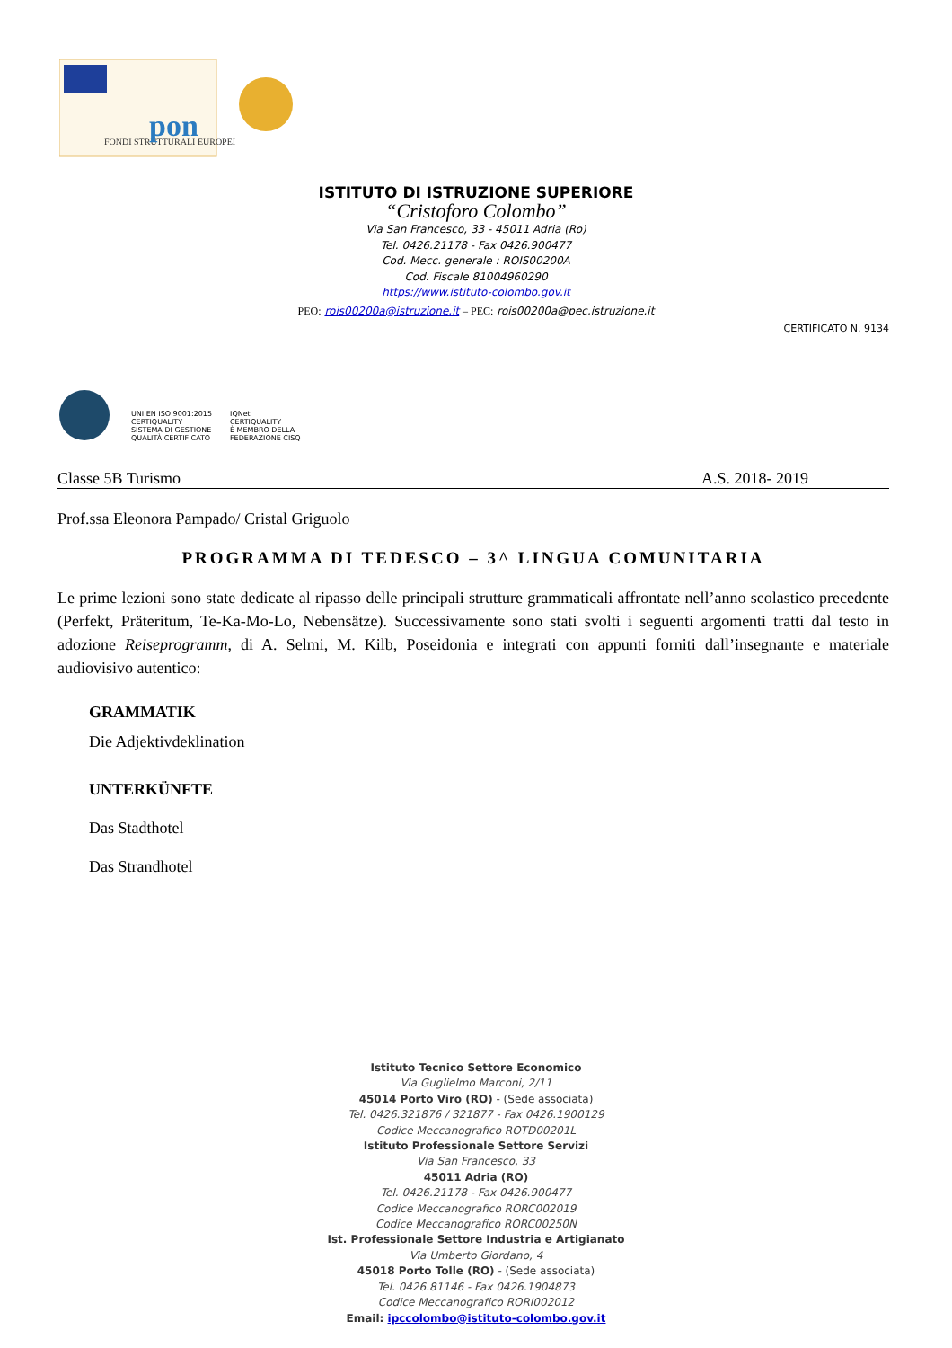FONDI STRUTTURALI EUROPEI
pon
ISTITUTO DI ISTRUZIONE SUPERIORE
“Cristoforo Colombo”
Via San Francesco, 33 - 45011 Adria (Ro)
Tel. 0426.21178 - Fax 0426.900477
Cod. Mecc. generale : ROIS00200A
Cod. Fiscale 81004960290
https://www.istituto-colombo.gov.it
PEO: rois00200a@istruzione.it – PEC: rois00200a@pec.istruzione.it
CERTIFICATO N. 9134
UNI EN ISO 9001:2015
CERTIQUALITY
SISTEMA DI GESTIONE
QUALITÀ CERTIFICATO
IQNet
CERTIQUALITY
È MEMBRO DELLA
FEDERAZIONE CISQ
Classe 5B Turismo A.S. 2018- 2019
Prof.ssa Eleonora Pampado/ Cristal Griguolo
PROGRAMMA DI TEDESCO – 3^ LINGUA COMUNITARIA
Le prime lezioni sono state dedicate al ripasso delle principali strutture grammaticali affrontate nell’anno scolastico precedente (Perfekt, Präteritum, Te-Ka-Mo-Lo, Nebensätze). Successivamente sono stati svolti i seguenti argomenti tratti dal testo in adozione Reiseprogramm, di A. Selmi, M. Kilb, Poseidonia e integrati con appunti forniti dall’insegnante e materiale audiovisivo autentico:
GRAMMATIK
Die Adjektivdeklination
UNTERKÜNFTE
Das Stadthotel
Das Strandhotel
Istituto Tecnico Settore Economico
Via Guglielmo Marconi, 2/11
45014 Porto Viro (RO) - (Sede associata)
Tel. 0426.321876 / 321877 - Fax 0426.1900129
Codice Meccanografico ROTD00201L
Istituto Professionale Settore Servizi
Via San Francesco, 33
45011 Adria (RO)
Tel. 0426.21178 - Fax 0426.900477
Codice Meccanografico RORC002019
Codice Meccanografico RORC00250N
Ist. Professionale Settore Industria e Artigianato
Via Umberto Giordano, 4
45018 Porto Tolle (RO) - (Sede associata)
Tel. 0426.81146 - Fax 0426.1904873
Codice Meccanografico RORI002012
Email: ipccolombo@istituto-colombo.gov.it